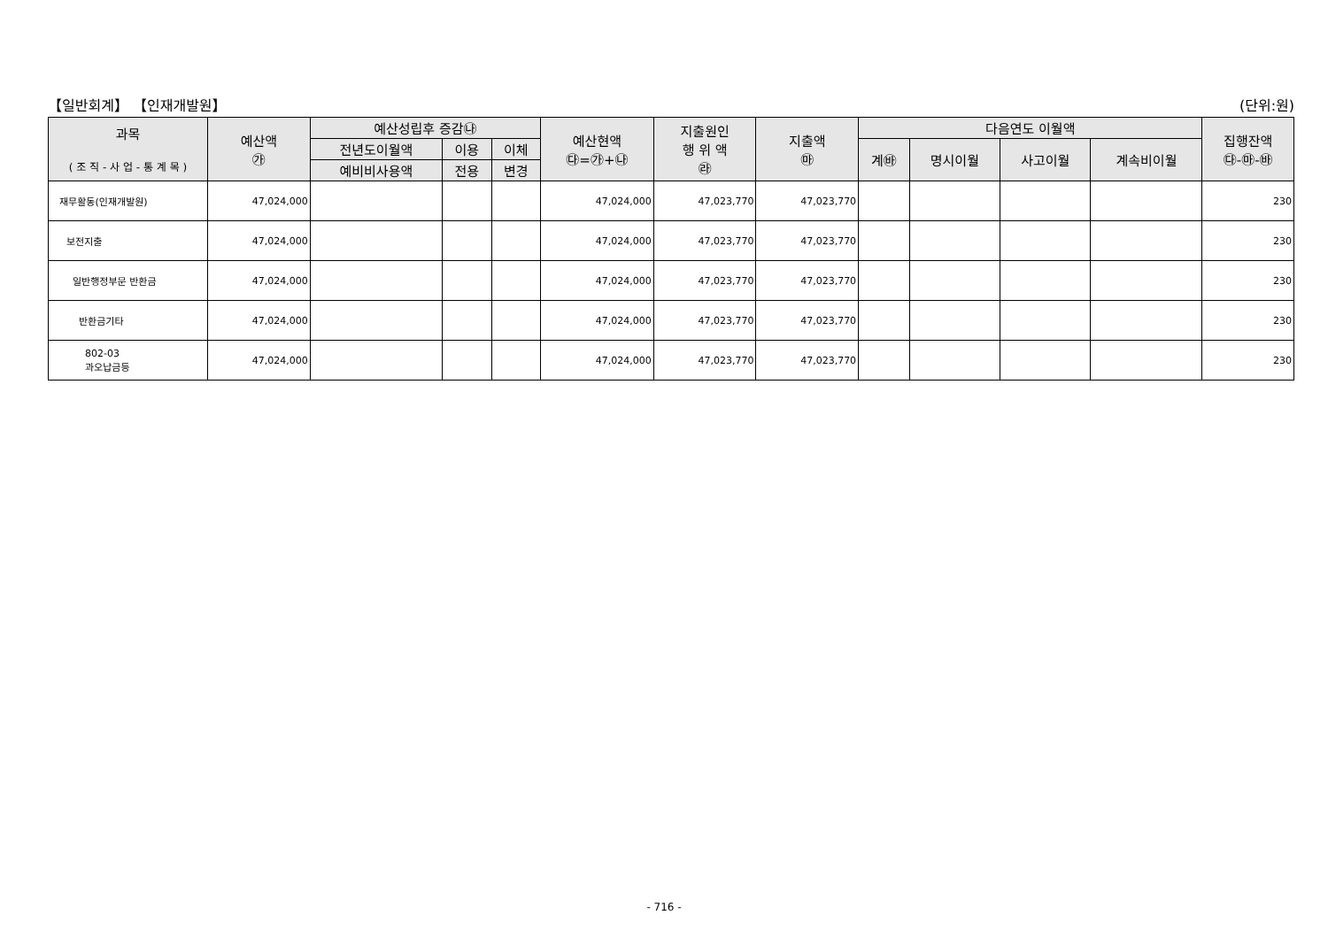【일반회계】 【인재개발원】 (단위:원)
| 과목 ( 조 직 - 사 업 - 통 계 목 ) | 예산액 ㉮ | 예산성립후 증감㉯ | | | 예산현액 ㉰=㉮+㉯ | 지출원인 행 위 액 ㉱ | 지출액 ㉲ | 다음연도 이월액 | | | | 집행잔액 ㉰-㉲-㉳ |
| --- | --- | --- | --- | --- | --- | --- | --- | --- | --- | --- | --- | --- |
| | | 전년도이월액 | 이용 | 이체 | | | | 계㉳ | 명시이월 | 사고이월 | 계속비이월 | |
| | | 예비비사용액 | 전용 | 변경 | | | | | | | | |
| 재무활동(인재개발원) | 47,024,000 | | | | 47,024,000 | 47,023,770 | 47,023,770 | | | | | 230 |
| 보전지출 | 47,024,000 | | | | 47,024,000 | 47,023,770 | 47,023,770 | | | | | 230 |
| 일반행정부문 반환금 | 47,024,000 | | | | 47,024,000 | 47,023,770 | 47,023,770 | | | | | 230 |
| 반환금기타 | 47,024,000 | | | | 47,024,000 | 47,023,770 | 47,023,770 | | | | | 230 |
| 802-03 과오납금등 | 47,024,000 | | | | 47,024,000 | 47,023,770 | 47,023,770 | | | | | 230 |
- 716 -